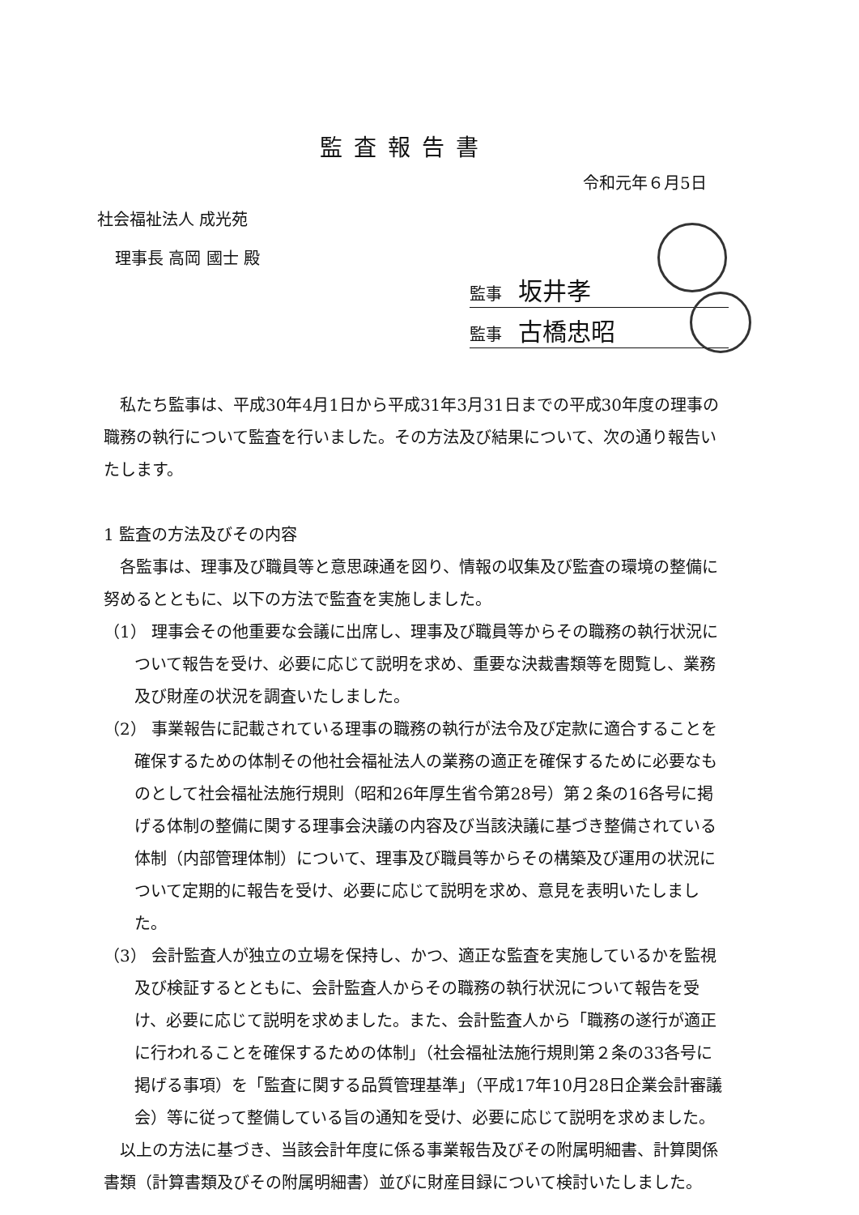監査報告書
令和元年６月5日
社会福祉法人 成光苑
理事長 高岡 國士 殿
監事 坂井孝
監事 古橋忠昭
　私たち監事は、平成30年4月1日から平成31年3月31日までの平成30年度の理事の職務の執行について監査を行いました。その方法及び結果について、次の通り報告いたします。
1 監査の方法及びその内容
　各監事は、理事及び職員等と意思疎通を図り、情報の収集及び監査の環境の整備に努めるとともに、以下の方法で監査を実施しました。
（1） 理事会その他重要な会議に出席し、理事及び職員等からその職務の執行状況について報告を受け、必要に応じて説明を求め、重要な決裁書類等を閲覧し、業務及び財産の状況を調査いたしました。
（2） 事業報告に記載されている理事の職務の執行が法令及び定款に適合することを確保するための体制その他社会福祉法人の業務の適正を確保するために必要なものとして社会福祉法施行規則（昭和26年厚生省令第28号）第２条の16各号に掲げる体制の整備に関する理事会決議の内容及び当該決議に基づき整備されている体制（内部管理体制）について、理事及び職員等からその構築及び運用の状況について定期的に報告を受け、必要に応じて説明を求め、意見を表明いたしました。
（3） 会計監査人が独立の立場を保持し、かつ、適正な監査を実施しているかを監視及び検証するとともに、会計監査人からその職務の執行状況について報告を受け、必要に応じて説明を求めました。また、会計監査人から「職務の遂行が適正に行われることを確保するための体制」（社会福祉法施行規則第２条の33各号に掲げる事項）を「監査に関する品質管理基準」（平成17年10月28日企業会計審議会）等に従って整備している旨の通知を受け、必要に応じて説明を求めました。
　以上の方法に基づき、当該会計年度に係る事業報告及びその附属明細書、計算関係書類（計算書類及びその附属明細書）並びに財産目録について検討いたしました。